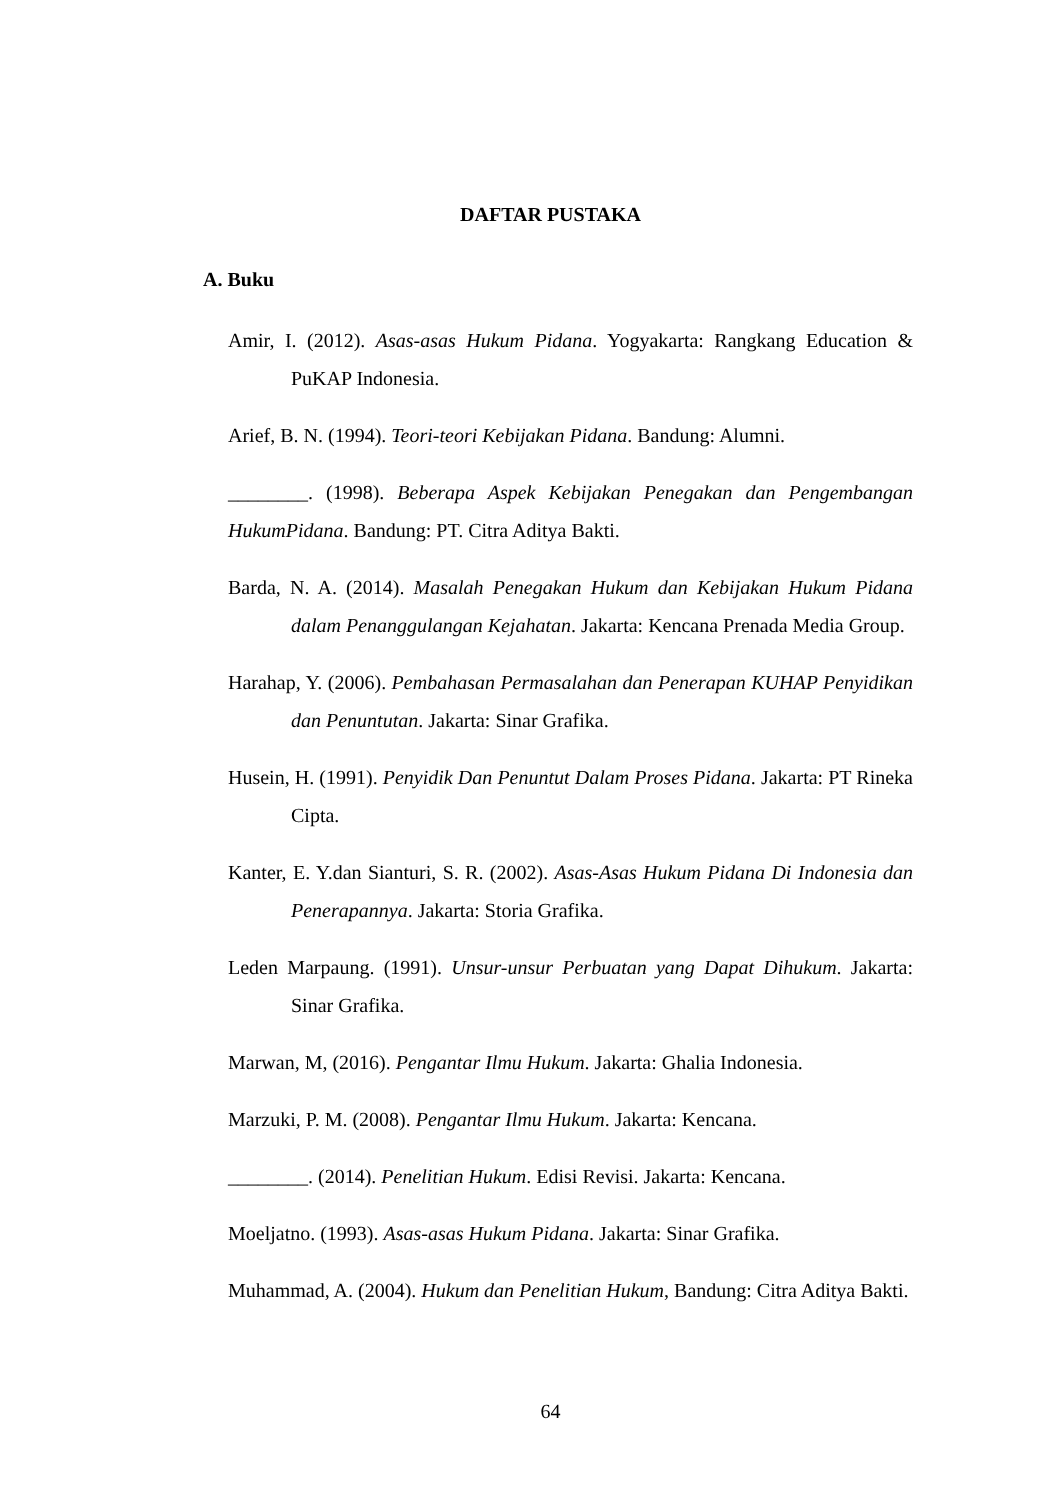DAFTAR PUSTAKA
A. Buku
Amir, I. (2012). Asas-asas Hukum Pidana. Yogyakarta: Rangkang Education & PuKAP Indonesia.
Arief, B. N. (1994). Teori-teori Kebijakan Pidana. Bandung: Alumni.
________. (1998). Beberapa Aspek Kebijakan Penegakan dan Pengembangan HukumPidana. Bandung: PT. Citra Aditya Bakti.
Barda, N. A. (2014). Masalah Penegakan Hukum dan Kebijakan Hukum Pidana dalam Penanggulangan Kejahatan. Jakarta: Kencana Prenada Media Group.
Harahap, Y. (2006). Pembahasan Permasalahan dan Penerapan KUHAP Penyidikan dan Penuntutan. Jakarta: Sinar Grafika.
Husein, H. (1991). Penyidik Dan Penuntut Dalam Proses Pidana. Jakarta: PT Rineka Cipta.
Kanter, E. Y.dan Sianturi, S. R. (2002). Asas-Asas Hukum Pidana Di Indonesia dan Penerapannya. Jakarta: Storia Grafika.
Leden Marpaung. (1991). Unsur-unsur Perbuatan yang Dapat Dihukum. Jakarta: Sinar Grafika.
Marwan, M, (2016). Pengantar Ilmu Hukum. Jakarta: Ghalia Indonesia.
Marzuki, P. M. (2008). Pengantar Ilmu Hukum. Jakarta: Kencana.
________. (2014). Penelitian Hukum. Edisi Revisi. Jakarta: Kencana.
Moeljatno. (1993). Asas-asas Hukum Pidana. Jakarta: Sinar Grafika.
Muhammad, A. (2004). Hukum dan Penelitian Hukum, Bandung: Citra Aditya Bakti.
64